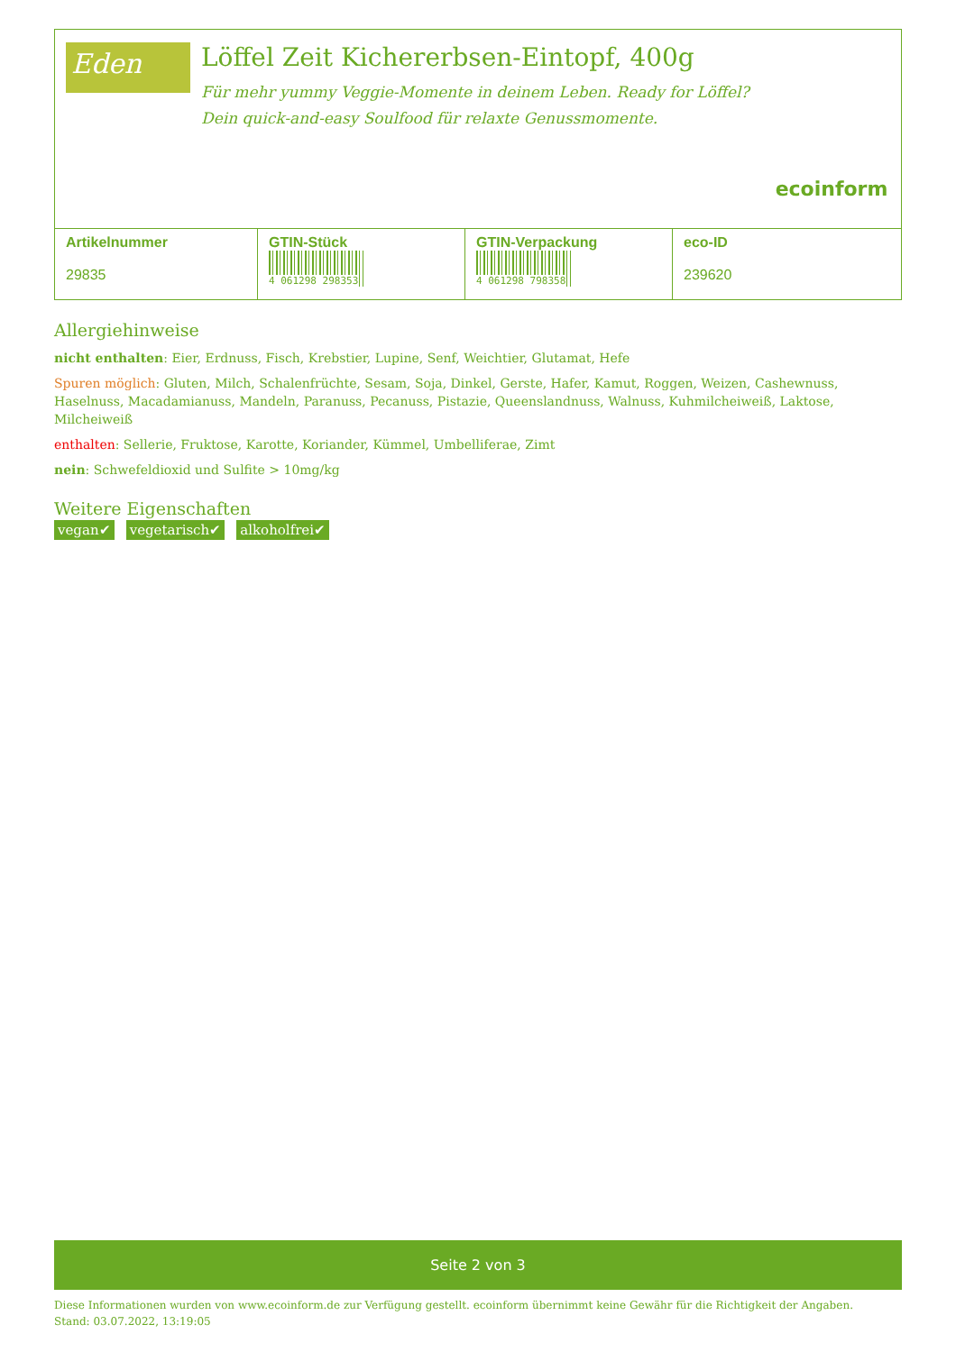Eden
Löffel Zeit Kichererbsen-Eintopf, 400g
Für mehr yummy Veggie-Momente in deinem Leben. Ready for Löffel?
Dein quick-and-easy Soulfood für relaxte Genussmomente.
ecoinform
| Artikelnummer 29835 | GTIN-Stück 4 061298 298353 | GTIN-Verpackung 4 061298 798358 | eco-ID 239620 |
Allergiehinweise
nicht enthalten: Eier, Erdnuss, Fisch, Krebstier, Lupine, Senf, Weichtier, Glutamat, Hefe
Spuren möglich: Gluten, Milch, Schalenfrüchte, Sesam, Soja, Dinkel, Gerste, Hafer, Kamut, Roggen, Weizen, Cashewnuss, Haselnuss, Macadamianuss, Mandeln, Paranuss, Pecanuss, Pistazie, Queenslandnuss, Walnuss, Kuhmilcheiweiß, Laktose, Milcheiweiß
enthalten: Sellerie, Fruktose, Karotte, Koriander, Kümmel, Umbelliferae, Zimt
nein: Schwefeldioxid und Sulfite > 10mg/kg
Weitere Eigenschaften
vegan✔ vegetarisch✔ alkoholfrei✔
Seite 2 von 3
Diese Informationen wurden von www.ecoinform.de zur Verfügung gestellt. ecoinform übernimmt keine Gewähr für die Richtigkeit der Angaben.
Stand: 03.07.2022, 13:19:05